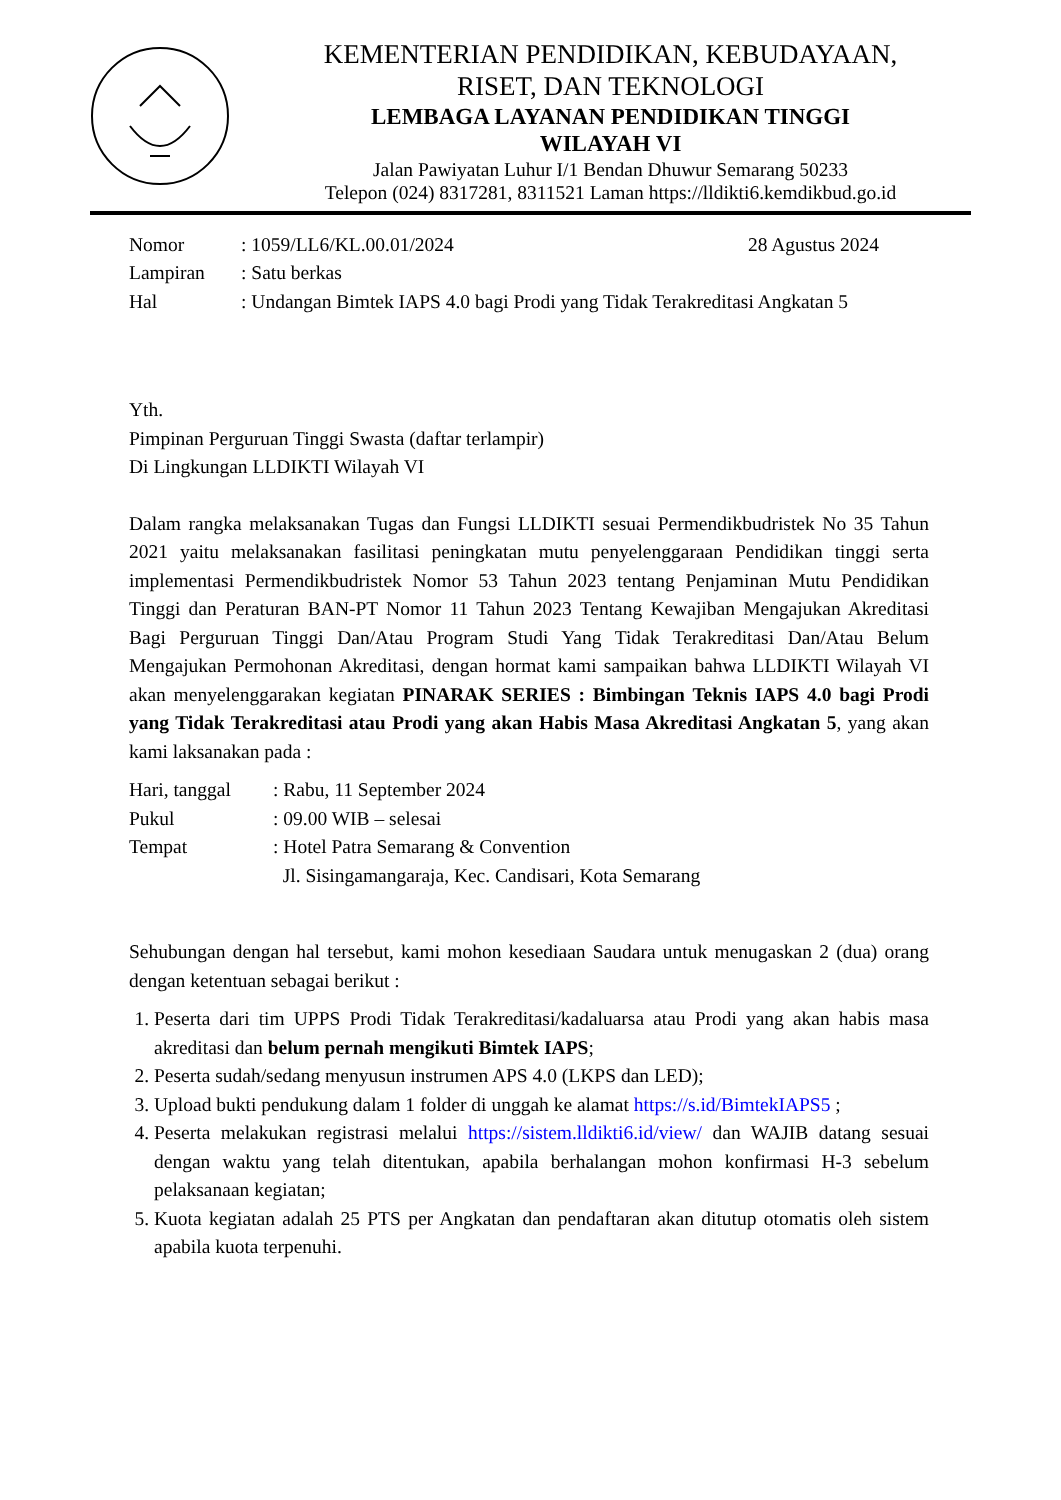KEMENTERIAN PENDIDIKAN, KEBUDAYAAN,
RISET, DAN TEKNOLOGI
LEMBAGA LAYANAN PENDIDIKAN TINGGI
WILAYAH VI
Jalan Pawiyatan Luhur I/1 Bendan Dhuwur Semarang 50233
Telepon (024) 8317281, 8311521 Laman https://lldikti6.kemdikbud.go.id
| Nomor | : 1059/LL6/KL.00.01/2024 | 28 Agustus 2024 |
| Lampiran | : Satu berkas | |
| Hal | : Undangan Bimtek IAPS 4.0 bagi Prodi yang Tidak Terakreditasi Angkatan 5 | |
Yth.
Pimpinan Perguruan Tinggi Swasta (daftar terlampir)
Di Lingkungan LLDIKTI Wilayah VI
Dalam rangka melaksanakan Tugas dan Fungsi LLDIKTI sesuai Permendikbudristek No 35 Tahun 2021 yaitu melaksanakan fasilitasi peningkatan mutu penyelenggaraan Pendidikan tinggi serta implementasi Permendikbudristek Nomor 53 Tahun 2023 tentang Penjaminan Mutu Pendidikan Tinggi dan Peraturan BAN-PT Nomor 11 Tahun 2023 Tentang Kewajiban Mengajukan Akreditasi Bagi Perguruan Tinggi Dan/Atau Program Studi Yang Tidak Terakreditasi Dan/Atau Belum Mengajukan Permohonan Akreditasi, dengan hormat kami sampaikan bahwa LLDIKTI Wilayah VI akan menyelenggarakan kegiatan PINARAK SERIES : Bimbingan Teknis IAPS 4.0 bagi Prodi yang Tidak Terakreditasi atau Prodi yang akan Habis Masa Akreditasi Angkatan 5, yang akan kami laksanakan pada :
| Hari, tanggal | : Rabu, 11 September 2024 |
| Pukul | : 09.00 WIB – selesai |
| Tempat | : Hotel Patra Semarang & Convention Jl. Sisingamangaraja, Kec. Candisari, Kota Semarang |
Sehubungan dengan hal tersebut, kami mohon kesediaan Saudara untuk menugaskan 2 (dua) orang dengan ketentuan sebagai berikut :
1. Peserta dari tim UPPS Prodi Tidak Terakreditasi/kadaluarsa atau Prodi yang akan habis masa akreditasi dan belum pernah mengikuti Bimtek IAPS;
2. Peserta sudah/sedang menyusun instrumen APS 4.0 (LKPS dan LED);
3. Upload bukti pendukung dalam 1 folder di unggah ke alamat https://s.id/BimtekIAPS5 ;
4. Peserta melakukan registrasi melalui https://sistem.lldikti6.id/view/ dan WAJIB datang sesuai dengan waktu yang telah ditentukan, apabila berhalangan mohon konfirmasi H-3 sebelum pelaksanaan kegiatan;
5. Kuota kegiatan adalah 25 PTS per Angkatan dan pendaftaran akan ditutup otomatis oleh sistem apabila kuota terpenuhi.